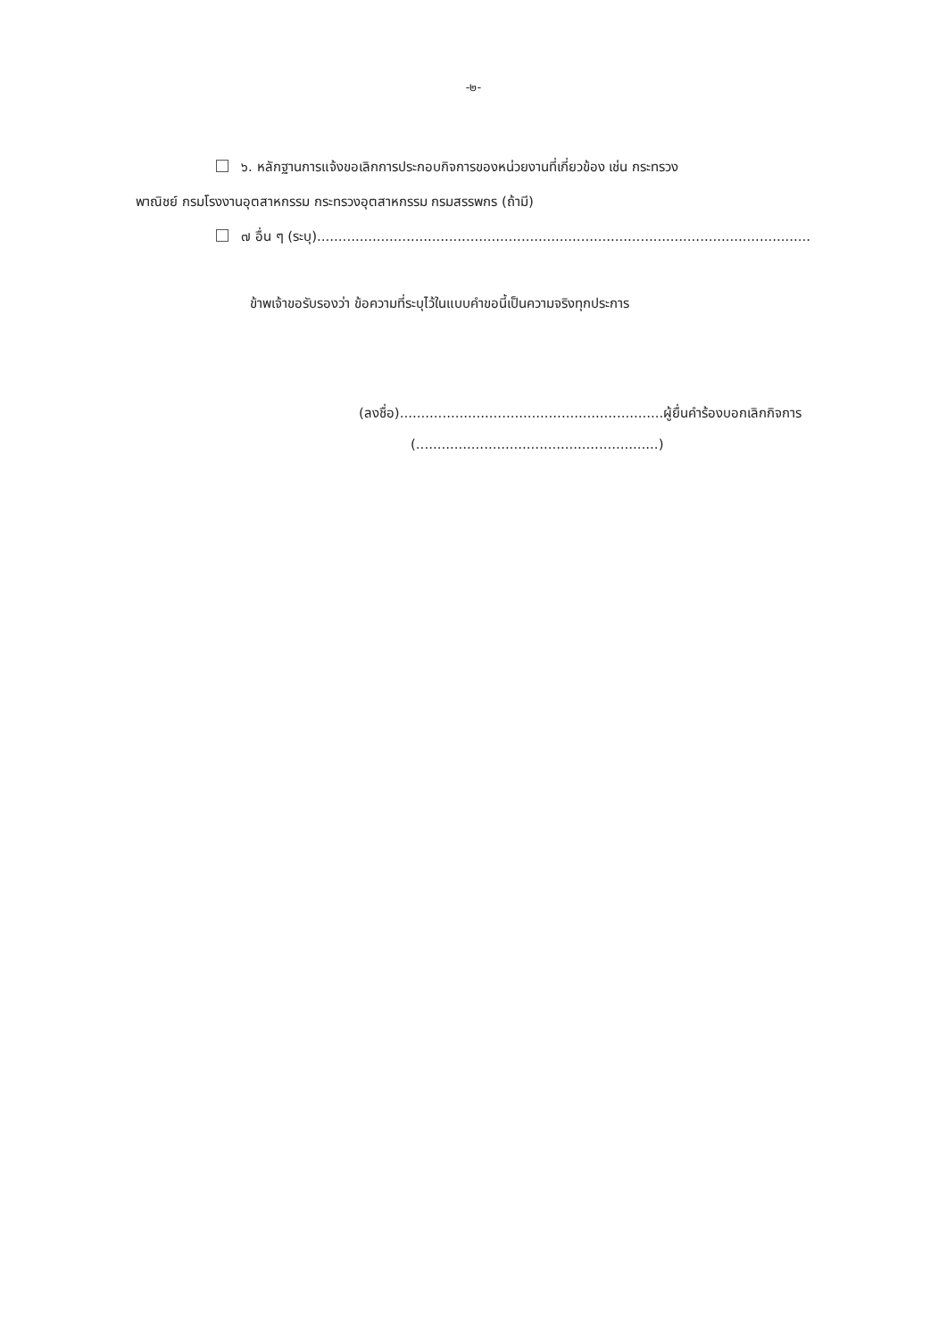-๒-
๖. หลักฐานการแจ้งขอเลิกการประกอบกิจการของหน่วยงานที่เกี่ยวข้อง เช่น กระทรวง
พาณิชย์ กรมโรงงานอุตสาหกรรม กระทรวงอุตสาหกรรม กรมสรรพกร (ถ้ามี)
๗ อื่น ๆ (ระบุ)....................................................................................................................
ข้าพเจ้าขอรับรองว่า ข้อความที่ระบุไว้ในแบบคำขอนี้เป็นความจริงทุกประการ
(ลงชื่อ)..............................................................ผู้ยื่นคำร้องบอกเลิกกิจการ
(.........................................................)